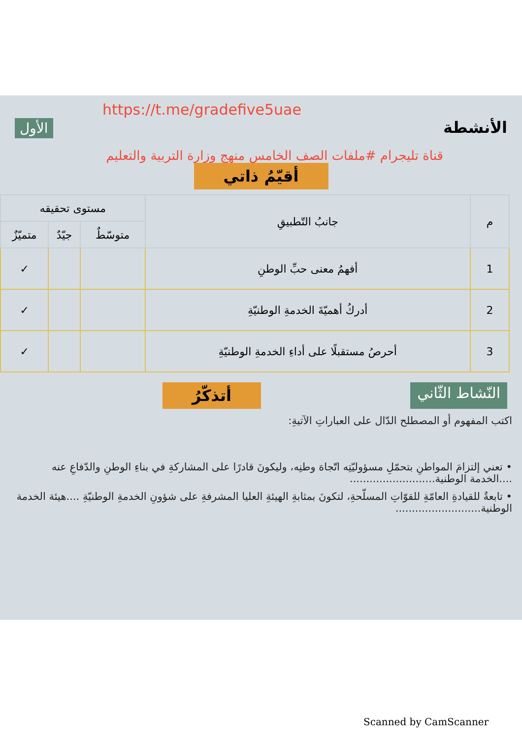https://t.me/gradefive5uae
الأنشطة
الأول
قناة تليجرام #ملفات الصف الخامس منهج وزارة التربية والتعليم
أقيّمُ ذاتي
| م | جانبُ التّطبيقِ | مستوى تحقيقه | | |
| --- | --- | --- | --- | --- |
| | | متوسّطٌ | جيّدٌ | متميّزٌ |
| 1 | أفهمُ معنى حبِّ الوطنِ | | | ✓ |
| 2 | أدركُ أهميّةَ الخدمةِ الوطنيّةِ | | | ✓ |
| 3 | أحرصُ مستقبلًا على أداءِ الخدمةِ الوطنيّةِ | | | ✓ |
النّشاط الثّاني
أتذكّرُ
اكتب المفهوم أو المصطلح الدّال على العباراتِ الآتيةِ:
• تعني إلتزامَ المواطنِ بتحمّلِ مسؤوليّتِه اتّجاهَ وطنِه، وليكونَ قادرًا على المشاركةِ في بناءِ الوطنِ والدّفاعِ عنه ....الخدمة الوطنية..........................
• تابعةٌ للقيادةِ العامّةِ للقوّاتِ المسلّحةِ، لتكونَ بمثابةِ الهيئةِ العليا المشرفةِ على شؤونِ الخدمةِ الوطنيّةِ ....هيئة الخدمة الوطنية..........................
Scanned by CamScanner